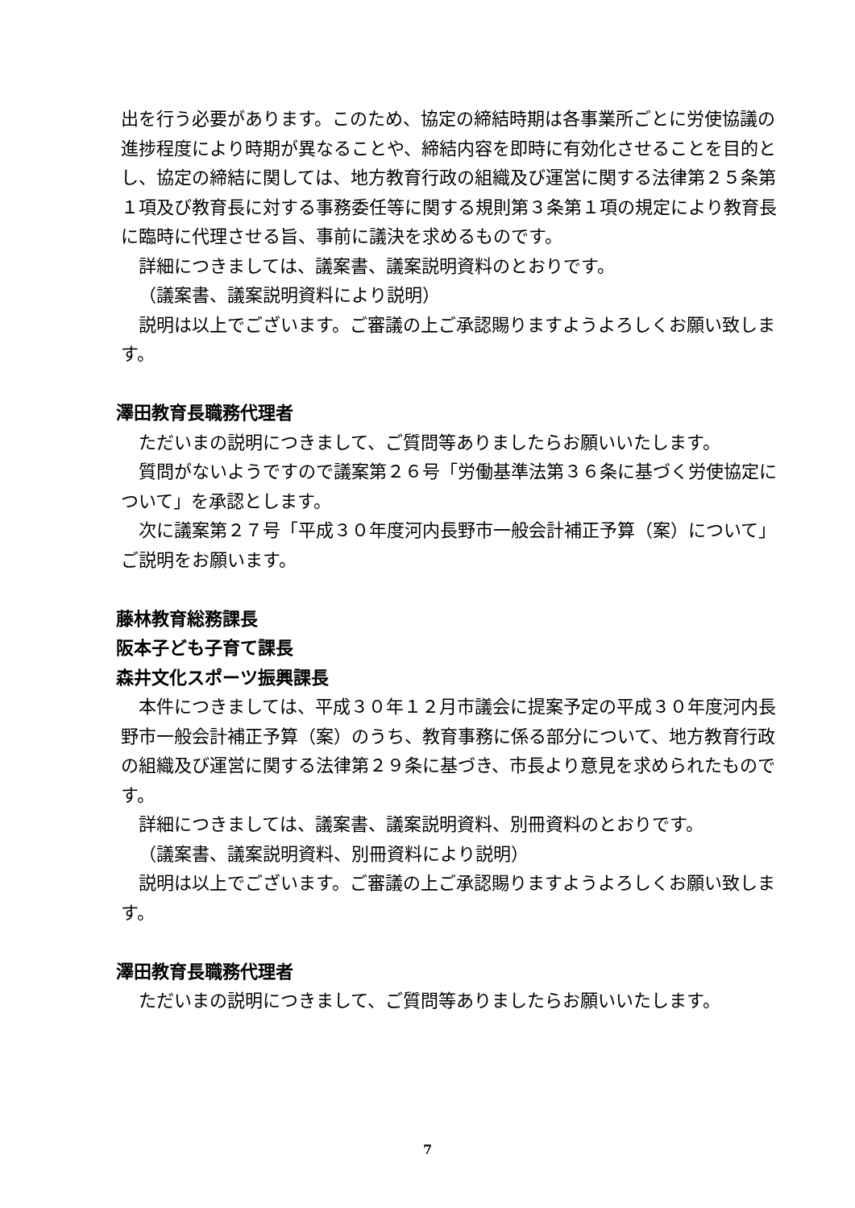出を行う必要があります。このため、協定の締結時期は各事業所ごとに労使協議の進捗程度により時期が異なることや、締結内容を即時に有効化させることを目的とし、協定の締結に関しては、地方教育行政の組織及び運営に関する法律第２５条第１項及び教育長に対する事務委任等に関する規則第３条第１項の規定により教育長に臨時に代理させる旨、事前に議決を求めるものです。
詳細につきましては、議案書、議案説明資料のとおりです。
（議案書、議案説明資料により説明）
説明は以上でございます。ご審議の上ご承認賜りますようよろしくお願い致します。
澤田教育長職務代理者
ただいまの説明につきまして、ご質問等ありましたらお願いいたします。
質問がないようですので議案第２６号「労働基準法第３６条に基づく労使協定について」を承認とします。
次に議案第２７号「平成３０年度河内長野市一般会計補正予算（案）について」ご説明をお願います。
藤林教育総務課長
阪本子ども子育て課長
森井文化スポーツ振興課長
本件につきましては、平成３０年１２月市議会に提案予定の平成３０年度河内長野市一般会計補正予算（案）のうち、教育事務に係る部分について、地方教育行政の組織及び運営に関する法律第２９条に基づき、市長より意見を求められたものです。
詳細につきましては、議案書、議案説明資料、別冊資料のとおりです。
（議案書、議案説明資料、別冊資料により説明）
説明は以上でございます。ご審議の上ご承認賜りますようよろしくお願い致します。
澤田教育長職務代理者
ただいまの説明につきまして、ご質問等ありましたらお願いいたします。
7